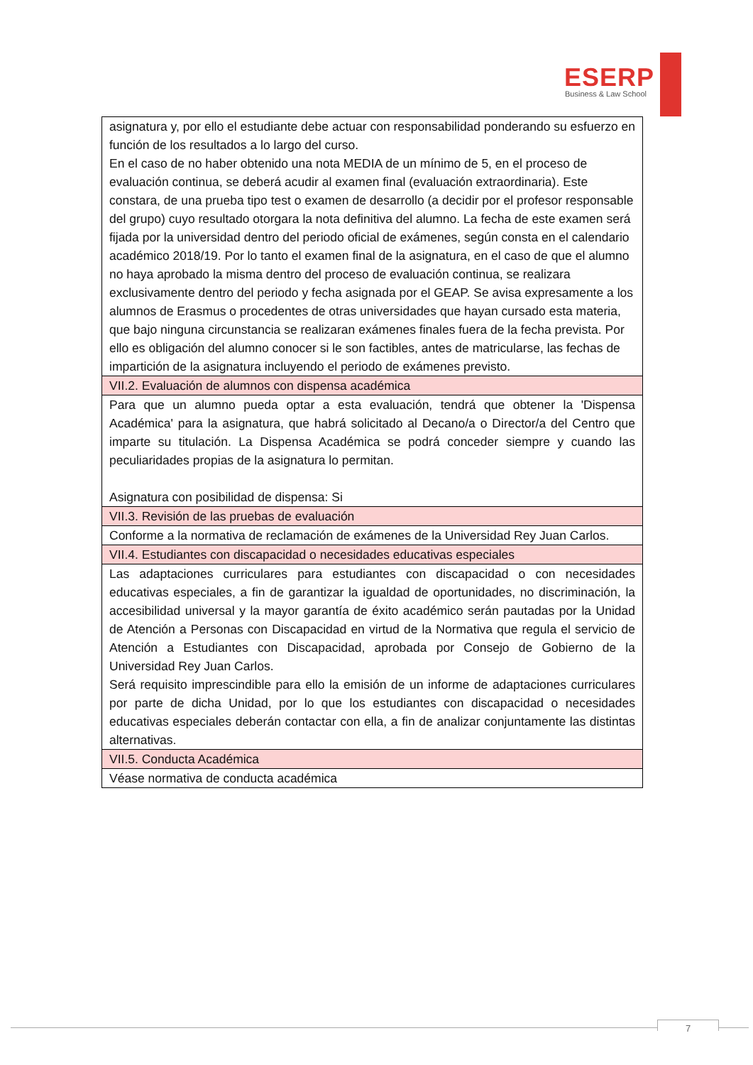ESERP
Business & Law School
| asignatura y, por ello el estudiante debe actuar con responsabilidad ponderando su esfuerzo en función de los resultados a lo largo del curso. En el caso de no haber obtenido una nota MEDIA de un mínimo de 5, en el proceso de evaluación continua, se deberá acudir al examen final (evaluación extraordinaria). Este constara, de una prueba tipo test o examen de desarrollo (a decidir por el profesor responsable del grupo) cuyo resultado otorgara la nota definitiva del alumno. La fecha de este examen será fijada por la universidad dentro del periodo oficial de exámenes, según consta en el calendario académico 2018/19. Por lo tanto el examen final de la asignatura, en el caso de que el alumno no haya aprobado la misma dentro del proceso de evaluación continua, se realizara exclusivamente dentro del periodo y fecha asignada por el GEAP. Se avisa expresamente a los alumnos de Erasmus o procedentes de otras universidades que hayan cursado esta materia, que bajo ninguna circunstancia se realizaran exámenes finales fuera de la fecha prevista. Por ello es obligación del alumno conocer si le son factibles, antes de matricularse, las fechas de impartición de la asignatura incluyendo el periodo de exámenes previsto. |
| VII.2. Evaluación de alumnos con dispensa académica |
| Para que un alumno pueda optar a esta evaluación, tendrá que obtener la 'Dispensa Académica' para la asignatura, que habrá solicitado al Decano/a o Director/a del Centro que imparte su titulación. La Dispensa Académica se podrá conceder siempre y cuando las peculiaridades propias de la asignatura lo permitan. Asignatura con posibilidad de dispensa: Si |
| VII.3. Revisión de las pruebas de evaluación |
| Conforme a la normativa de reclamación de exámenes de la Universidad Rey Juan Carlos. |
| VII.4. Estudiantes con discapacidad o necesidades educativas especiales |
| Las adaptaciones curriculares para estudiantes con discapacidad o con necesidades educativas especiales, a fin de garantizar la igualdad de oportunidades, no discriminación, la accesibilidad universal y la mayor garantía de éxito académico serán pautadas por la Unidad de Atención a Personas con Discapacidad en virtud de la Normativa que regula el servicio de Atención a Estudiantes con Discapacidad, aprobada por Consejo de Gobierno de la Universidad Rey Juan Carlos. Será requisito imprescindible para ello la emisión de un informe de adaptaciones curriculares por parte de dicha Unidad, por lo que los estudiantes con discapacidad o necesidades educativas especiales deberán contactar con ella, a fin de analizar conjuntamente las distintas alternativas. |
| VII.5. Conducta Académica |
| Véase normativa de conducta académica |
7